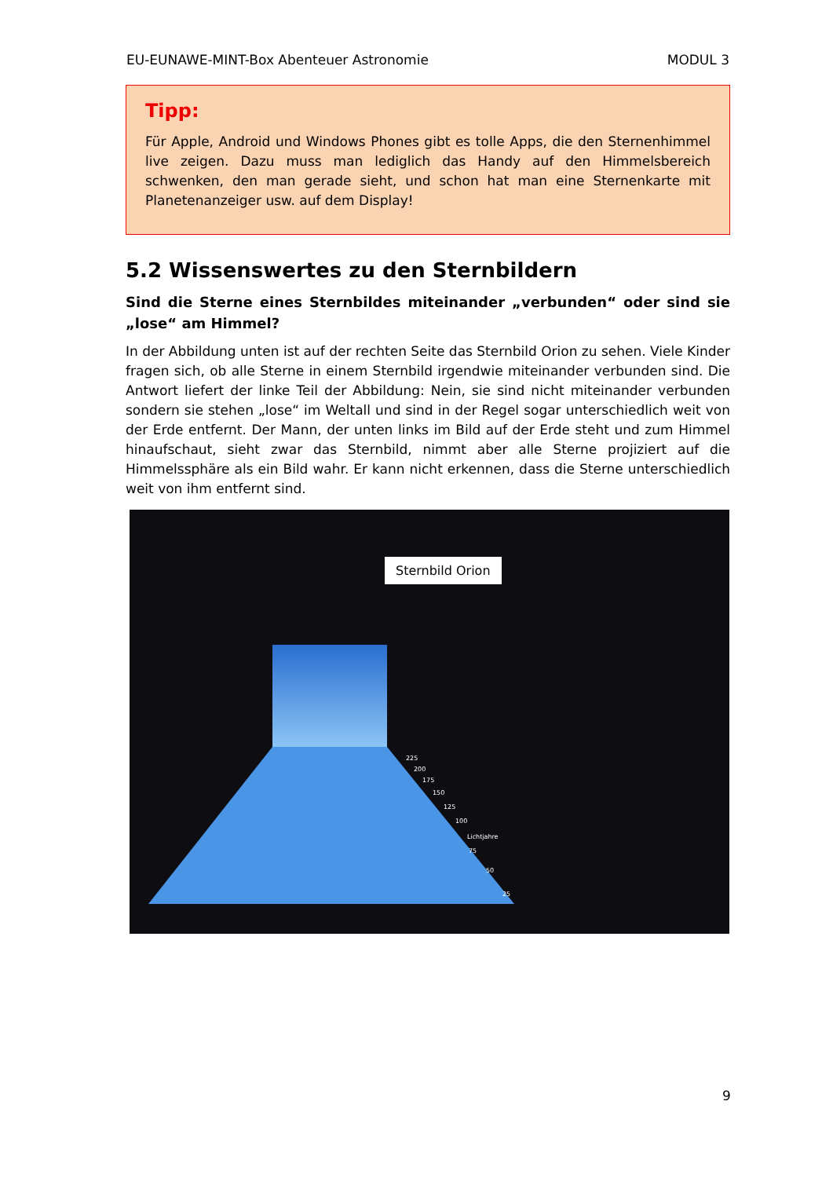EU-EUNAWE-MINT-Box Abenteuer Astronomie MODUL 3
Tipp:
Für Apple, Android und Windows Phones gibt es tolle Apps, die den Sternenhimmel live zeigen. Dazu muss man lediglich das Handy auf den Himmelsbereich schwenken, den man gerade sieht, und schon hat man eine Sternenkarte mit Planetenanzeiger usw. auf dem Display!
5.2 Wissenswertes zu den Sternbildern
Sind die Sterne eines Sternbildes miteinander „verbunden“ oder sind sie „lose“ am Himmel?
In der Abbildung unten ist auf der rechten Seite das Sternbild Orion zu sehen. Viele Kinder fragen sich, ob alle Sterne in einem Sternbild irgendwie miteinander verbunden sind. Die Antwort liefert der linke Teil der Abbildung: Nein, sie sind nicht miteinander verbunden sondern sie stehen „lose“ im Weltall und sind in der Regel sogar unterschiedlich weit von der Erde entfernt. Der Mann, der unten links im Bild auf der Erde steht und zum Himmel hinaufschaut, sieht zwar das Sternbild, nimmt aber alle Sterne projiziert auf die Himmelssphäre als ein Bild wahr. Er kann nicht erkennen, dass die Sterne unterschiedlich weit von ihm entfernt sind.
Sternbild Orion
225
200
175
150
125
100
Lichtjahre
75
50
25
9